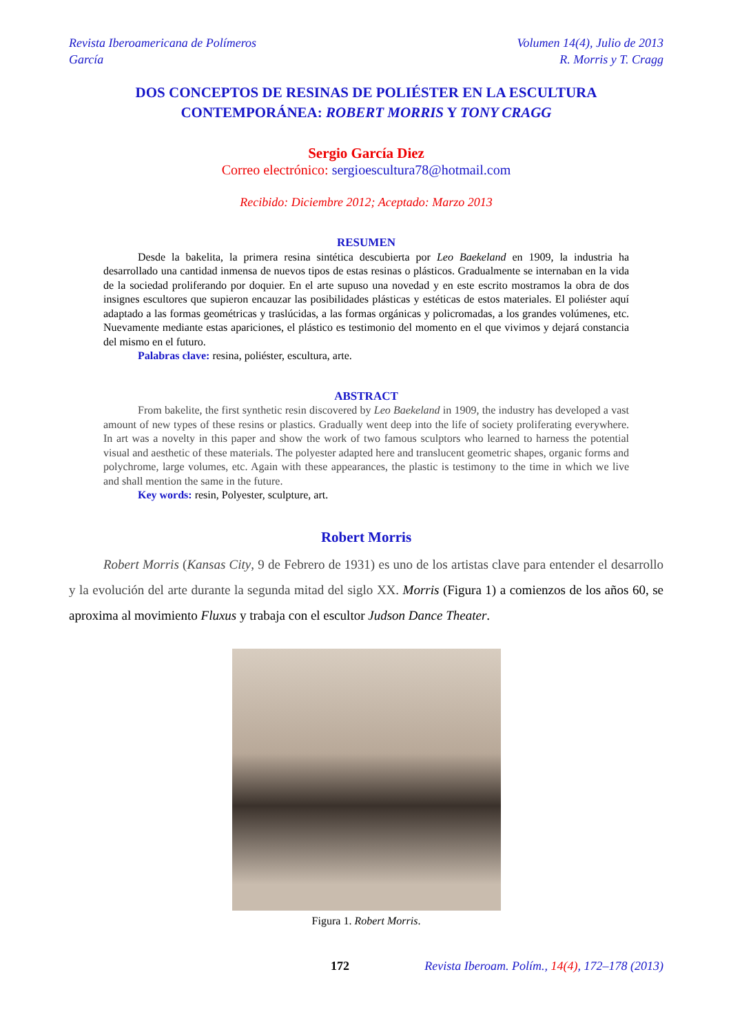Revista Iberoamericana de Polímeros
García
Volumen 14(4), Julio de 2013
R. Morris y T. Cragg
DOS CONCEPTOS DE RESINAS DE POLIÉSTER EN LA ESCULTURA
CONTEMPORÁNEA: ROBERT MORRIS Y TONY CRAGG
Sergio García Diez
Correo electrónico: sergioescultura78@hotmail.com
Recibido: Diciembre 2012; Aceptado: Marzo 2013
RESUMEN
Desde la bakelita, la primera resina sintética descubierta por Leo Baekeland en 1909, la industria ha desarrollado una cantidad inmensa de nuevos tipos de estas resinas o plásticos. Gradualmente se internaban en la vida de la sociedad proliferando por doquier. En el arte supuso una novedad y en este escrito mostramos la obra de dos insignes escultores que supieron encauzar las posibilidades plásticas y estéticas de estos materiales. El poliéster aquí adaptado a las formas geométricas y traslúcidas, a las formas orgánicas y policromadas, a los grandes volúmenes, etc. Nuevamente mediante estas apariciones, el plástico es testimonio del momento en el que vivimos y dejará constancia del mismo en el futuro.
Palabras clave: resina, poliéster, escultura, arte.
ABSTRACT
From bakelite, the first synthetic resin discovered by Leo Baekeland in 1909, the industry has developed a vast amount of new types of these resins or plastics. Gradually went deep into the life of society proliferating everywhere. In art was a novelty in this paper and show the work of two famous sculptors who learned to harness the potential visual and aesthetic of these materials. The polyester adapted here and translucent geometric shapes, organic forms and polychrome, large volumes, etc. Again with these appearances, the plastic is testimony to the time in which we live and shall mention the same in the future.
Key words: resin, Polyester, sculpture, art.
Robert Morris
Robert Morris (Kansas City, 9 de Febrero de 1931) es uno de los artistas clave para entender el desarrollo y la evolución del arte durante la segunda mitad del siglo XX. Morris (Figura 1) a comienzos de los años 60, se aproxima al movimiento Fluxus y trabaja con el escultor Judson Dance Theater.
Figura 1. Robert Morris.
172 Revista Iberoam. Polím., 14(4), 172–178 (2013)